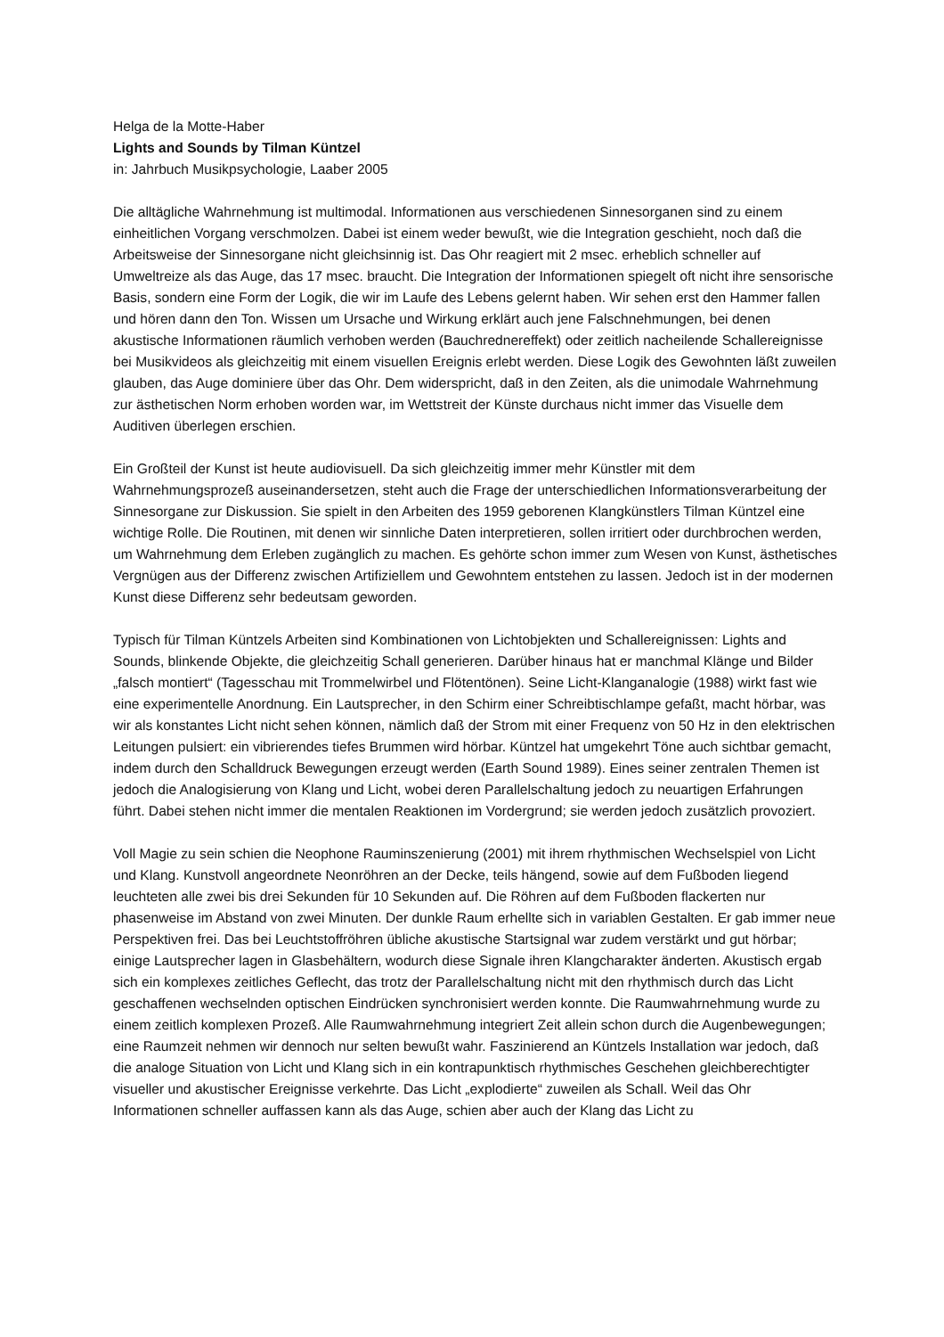Helga de la Motte-Haber
Lights and Sounds by Tilman Küntzel
in: Jahrbuch Musikpsychologie, Laaber 2005
Die alltägliche Wahrnehmung ist multimodal. Informationen aus verschiedenen Sinnesorganen sind zu einem einheitlichen Vorgang verschmolzen. Dabei ist einem weder bewußt, wie die Integration geschieht, noch daß die Arbeitsweise der Sinnesorgane nicht gleichsinnig ist. Das Ohr reagiert mit 2 msec. erheblich schneller auf Umweltreize als das Auge, das 17 msec. braucht. Die Integration der Informationen spiegelt oft nicht ihre sensorische Basis, sondern eine Form der Logik, die wir im Laufe des Lebens gelernt haben. Wir sehen erst den Hammer fallen und hören dann den Ton. Wissen um Ursache und Wirkung erklärt auch jene Falschnehmungen, bei denen akustische Informationen räumlich verhoben werden (Bauchrednereffekt) oder zeitlich nacheilende Schallereignisse bei Musikvideos als gleichzeitig mit einem visuellen Ereignis erlebt werden. Diese Logik des Gewohnten läßt zuweilen glauben, das Auge dominiere über das Ohr. Dem widerspricht, daß in den Zeiten, als die unimodale Wahrnehmung zur ästhetischen Norm erhoben worden war, im Wettstreit der Künste durchaus nicht immer das Visuelle dem Auditiven überlegen erschien.
Ein Großteil der Kunst ist heute audiovisuell. Da sich gleichzeitig immer mehr Künstler mit dem Wahrnehmungsprozeß auseinandersetzen, steht auch die Frage der unterschiedlichen Informationsverarbeitung der Sinnesorgane zur Diskussion. Sie spielt in den Arbeiten des 1959 geborenen Klangkünstlers Tilman Küntzel eine wichtige Rolle. Die Routinen, mit denen wir sinnliche Daten interpretieren, sollen irritiert oder durchbrochen werden, um Wahrnehmung dem Erleben zugänglich zu machen. Es gehörte schon immer zum Wesen von Kunst, ästhetisches Vergnügen aus der Differenz zwischen Artifiziellem und Gewohntem entstehen zu lassen. Jedoch ist in der modernen Kunst diese Differenz sehr bedeutsam geworden.
Typisch für Tilman Küntzels Arbeiten sind Kombinationen von Lichtobjekten und Schallereignissen: Lights and Sounds, blinkende Objekte, die gleichzeitig Schall generieren. Darüber hinaus hat er manchmal Klänge und Bilder „falsch montiert“ (Tagesschau mit Trommelwirbel und Flötentönen). Seine Licht-Klanganalogie (1988) wirkt fast wie eine experimentelle Anordnung. Ein Lautsprecher, in den Schirm einer Schreibtischlampe gefaßt, macht hörbar, was wir als konstantes Licht nicht sehen können, nämlich daß der Strom mit einer Frequenz von 50 Hz in den elektrischen Leitungen pulsiert: ein vibrierendes tiefes Brummen wird hörbar. Küntzel hat umgekehrt Töne auch sichtbar gemacht, indem durch den Schalldruck Bewegungen erzeugt werden (Earth Sound 1989). Eines seiner zentralen Themen ist jedoch die Analogisierung von Klang und Licht, wobei deren Parallelschaltung jedoch zu neuartigen Erfahrungen führt. Dabei stehen nicht immer die mentalen Reaktionen im Vordergrund; sie werden jedoch zusätzlich provoziert.
Voll Magie zu sein schien die Neophone Rauminszenierung (2001) mit ihrem rhythmischen Wechselspiel von Licht und Klang. Kunstvoll angeordnete Neonröhren an der Decke, teils hängend, sowie auf dem Fußboden liegend leuchteten alle zwei bis drei Sekunden für 10 Sekunden auf. Die Röhren auf dem Fußboden flackerten nur phasenweise im Abstand von zwei Minuten. Der dunkle Raum erhellte sich in variablen Gestalten. Er gab immer neue Perspektiven frei. Das bei Leuchtstoffröhren übliche akustische Startsignal war zudem verstärkt und gut hörbar; einige Lautsprecher lagen in Glasbehältern, wodurch diese Signale ihren Klangcharakter änderten. Akustisch ergab sich ein komplexes zeitliches Geflecht, das trotz der Parallelschaltung nicht mit den rhythmisch durch das Licht geschaffenen wechselnden optischen Eindrücken synchronisiert werden konnte. Die Raumwahrnehmung wurde zu einem zeitlich komplexen Prozeß. Alle Raumwahrnehmung integriert Zeit allein schon durch die Augenbewegungen; eine Raumzeit nehmen wir dennoch nur selten bewußt wahr. Faszinierend an Küntzels Installation war jedoch, daß die analoge Situation von Licht und Klang sich in ein kontrapunktisch rhythmisches Geschehen gleichberechtigter visueller und akustischer Ereignisse verkehrte. Das Licht „explodierte“ zuweilen als Schall. Weil das Ohr Informationen schneller auffassen kann als das Auge, schien aber auch der Klang das Licht zu